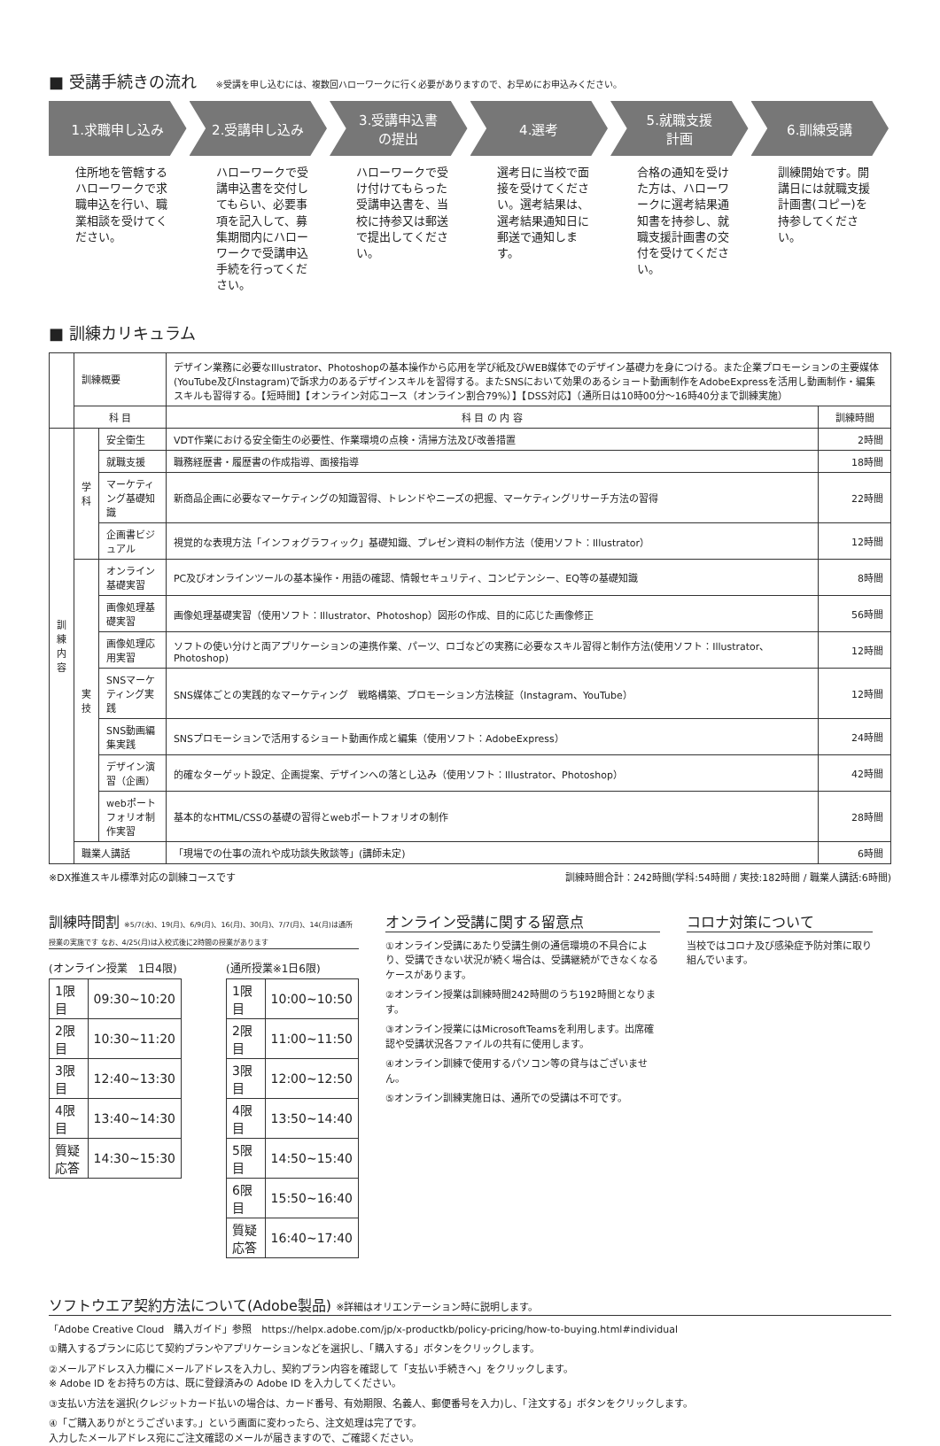■ 受講手続きの流れ ※受講を申し込むには、複数回ハローワークに行く必要がありますので、お早めにお申込みください。
1.求職申し込み 2.受講申し込み 3.受講申込書
の提出
4.選考 5.就職支援
計画
6.訓練受講
住所地を管轄するハローワークで求職申込を行い、職業相談を受けてください。
ハローワークで受講申込書を交付してもらい、必要事項を記入して、募集期間内にハローワークで受講申込手続を行ってください。
ハローワークで受け付けてもらった受講申込書を、当校に持参又は郵送で提出してください。
選考日に当校で面接を受けてください。選考結果は、選考結果通知日に郵送で通知します。
合格の通知を受けた方は、ハローワークに選考結果通知書を持参し、就職支援計画書の交付を受けてください。
訓練開始です。開講日には就職支援計画書(コピー)を持参してください。
■ 訓練カリキュラム
| | 訓練概要 | | デザイン業務に必要なIllustrator、Photoshopの基本操作から応用を学び紙及びWEB媒体でのデザイン基礎力を身につける。また企業プロモーションの主要媒体(YouTube及びInstagram)で訴求力のあるデザインスキルを習得する。またSNSにおいて効果のあるショート動画制作をAdobeExpressを活用し動画制作・編集スキルも習得する。【短時間】【オンライン対応コース（オンライン割合79%）】【DSS対応】（通所日は10時00分～16時40分まで訓練実施） | |
| | 科 目 | | 科 目 の 内 容 | 訓練時間 |
| 訓 練 内 容 | 学 科 | 安全衛生 | VDT作業における安全衛生の必要性、作業環境の点検・清掃方法及び改善措置 | 2時間 |
| | | 就職支援 | 職務経歴書・履歴書の作成指導、面接指導 | 18時間 |
| | | マーケティング基礎知識 | 新商品企画に必要なマーケティングの知識習得、トレンドやニーズの把握、マーケティングリサーチ方法の習得 | 22時間 |
| | | 企画書ビジュアル | 視覚的な表現方法「インフォグラフィック」基礎知識、プレゼン資料の制作方法（使用ソフト：Illustrator） | 12時間 |
| | 実 技 | オンライン基礎実習 | PC及びオンラインツールの基本操作・用語の確認、情報セキュリティ、コンピテンシー、EQ等の基礎知識 | 8時間 |
| | | 画像処理基礎実習 | 画像処理基礎実習（使用ソフト：Illustrator、Photoshop）図形の作成、目的に応じた画像修正 | 56時間 |
| | | 画像処理応用実習 | ソフトの使い分けと両アプリケーションの連携作業、パーツ、ロゴなどの実務に必要なスキル習得と制作方法(使用ソフト：Illustrator、Photoshop) | 12時間 |
| | | SNSマーケティング実践 | SNS媒体ごとの実践的なマーケティング 戦略構築、プロモーション方法検証（Instagram、YouTube） | 12時間 |
| | | SNS動画編集実践 | SNSプロモーションで活用するショート動画作成と編集（使用ソフト：AdobeExpress） | 24時間 |
| | | デザイン演習（企画） | 的確なターゲット設定、企画提案、デザインへの落とし込み（使用ソフト：Illustrator、Photoshop） | 42時間 |
| | | webポートフォリオ制作実習 | 基本的なHTML/CSSの基礎の習得とwebポートフォリオの制作 | 28時間 |
| | 職業人講話 | | 「現場での仕事の流れや成功談失敗談等」(講師未定) | 6時間 |
※DX推進スキル標準対応の訓練コースです 訓練時間合計：242時間(学科:54時間 / 実技:182時間 / 職業人講話:6時間)
訓練時間割 ※5/7(水)、19(月)、6/9(月)、16(月)、30(月)、7/7(月)、14(月)は通所授業の実施です なお、4/25(月)は入校式後に2時間の授業があります
(オンライン授業　1日4限)
| 1限目 | 09:30~10:20 |
| 2限目 | 10:30~11:20 |
| 3限目 | 12:40~13:30 |
| 4限目 | 13:40~14:30 |
| 質疑応答 | 14:30~15:30 |
(通所授業※1日6限)
| 1限目 | 10:00~10:50 |
| 2限目 | 11:00~11:50 |
| 3限目 | 12:00~12:50 |
| 4限目 | 13:50~14:40 |
| 5限目 | 14:50~15:40 |
| 6限目 | 15:50~16:40 |
| 質疑応答 | 16:40~17:40 |
オンライン受講に関する留意点
①オンライン受講にあたり受講生側の通信環境の不具合により、受講できない状況が続く場合は、受講継続ができなくなるケースがあります。
②オンライン授業は訓練時間242時間のうち192時間となります。
③オンライン授業にはMicrosoftTeamsを利用します。出席確認や受講状況各ファイルの共有に使用します。
④オンライン訓練で使用するパソコン等の貸与はございません。
⑤オンライン訓練実施日は、通所での受講は不可です。
コロナ対策について
当校ではコロナ及び感染症予防対策に取り組んでいます。
ソフトウエア契約方法について(Adobe製品) ※詳細はオリエンテーション時に説明します。
「Adobe Creative Cloud　購入ガイド」参照　https://helpx.adobe.com/jp/x-productkb/policy-pricing/how-to-buying.html#individual
①購入するプランに応じて契約プランやアプリケーションなどを選択し、「購入する」ボタンをクリックします。
②メールアドレス入力欄にメールアドレスを入力し、契約プラン内容を確認して「支払い手続きへ」をクリックします。
※ Adobe ID をお持ちの方は、既に登録済みの Adobe ID を入力してください。
③支払い方法を選択(クレジットカード払いの場合は、カード番号、有効期限、名義人、郵便番号を入力)し、「注文する」ボタンをクリックします。
④「ご購入ありがとうございます。」という画面に変わったら、注文処理は完了です。
入力したメールアドレス宛にご注文確認のメールが届きますので、ご確認ください。